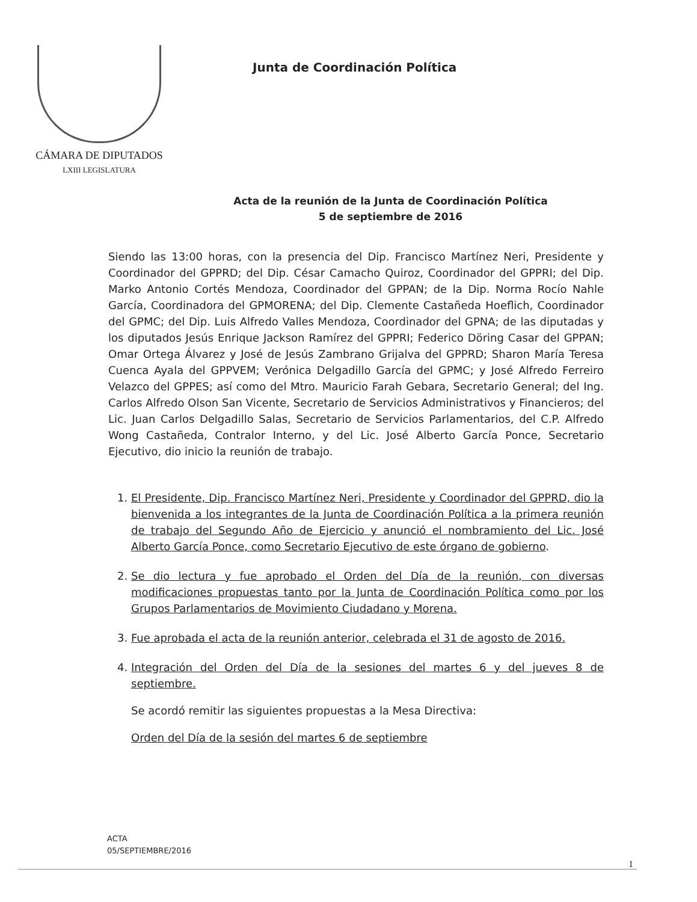CÁMARA DE DIPUTADOS
LXIII LEGISLATURA
Junta de Coordinación Política
Acta de la reunión de la Junta de Coordinación Política
5 de septiembre de 2016
Siendo las 13:00 horas, con la presencia del Dip. Francisco Martínez Neri, Presidente y Coordinador del GPPRD; del Dip. César Camacho Quiroz, Coordinador del GPPRI; del Dip. Marko Antonio Cortés Mendoza, Coordinador del GPPAN; de la Dip. Norma Rocío Nahle García, Coordinadora del GPMORENA; del Dip. Clemente Castañeda Hoeflich, Coordinador del GPMC; del Dip. Luis Alfredo Valles Mendoza, Coordinador del GPNA; de las diputadas y los diputados Jesús Enrique Jackson Ramírez del GPPRI; Federico Döring Casar del GPPAN; Omar Ortega Álvarez y José de Jesús Zambrano Grijalva del GPPRD; Sharon María Teresa Cuenca Ayala del GPPVEM; Verónica Delgadillo García del GPMC; y José Alfredo Ferreiro Velazco del GPPES; así como del Mtro. Mauricio Farah Gebara, Secretario General; del Ing. Carlos Alfredo Olson San Vicente, Secretario de Servicios Administrativos y Financieros; del Lic. Juan Carlos Delgadillo Salas, Secretario de Servicios Parlamentarios, del C.P. Alfredo Wong Castañeda, Contralor Interno, y del Lic. José Alberto García Ponce, Secretario Ejecutivo, dio inicio la reunión de trabajo.
1. El Presidente, Dip. Francisco Martínez Neri, Presidente y Coordinador del GPPRD, dio la bienvenida a los integrantes de la Junta de Coordinación Política a la primera reunión de trabajo del Segundo Año de Ejercicio y anunció el nombramiento del Lic. José Alberto García Ponce, como Secretario Ejecutivo de este órgano de gobierno.
2. Se dio lectura y fue aprobado el Orden del Día de la reunión, con diversas modificaciones propuestas tanto por la Junta de Coordinación Política como por los Grupos Parlamentarios de Movimiento Ciudadano y Morena.
3. Fue aprobada el acta de la reunión anterior, celebrada el 31 de agosto de 2016.
4. Integración del Orden del Día de la sesiones del martes 6 y del jueves 8 de septiembre.
Se acordó remitir las siguientes propuestas a la Mesa Directiva:
Orden del Día de la sesión del martes 6 de septiembre
ACTA
05/SEPTIEMBRE/2016
1